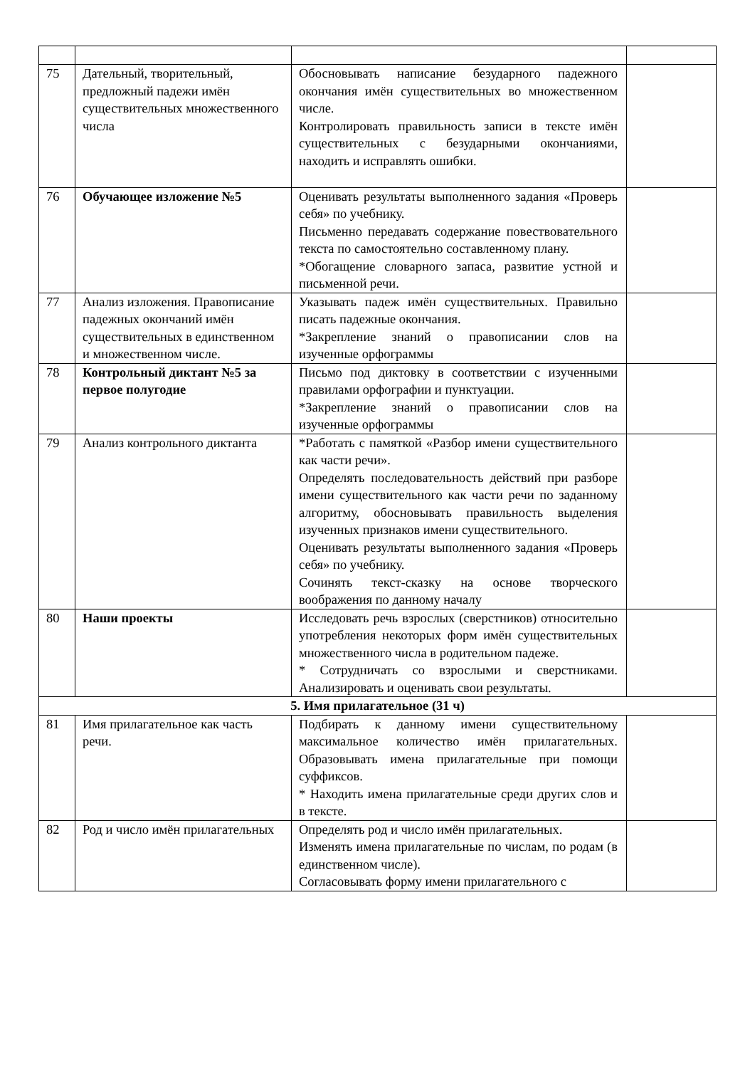| 75 | Дательный, творительный, предложный падежи имён существительных множественного числа | Обосновывать написание безударного падежного окончания имён существительных во множественном числе. Контролировать правильность записи в тексте имён существительных с безударными окончаниями, находить и исправлять ошибки. | |
| 76 | Обучающее изложение №5 | Оценивать результаты выполненного задания «Проверь себя» по учебнику. Письменно передавать содержание повествовательного текста по самостоятельно составленному плану. *Обогащение словарного запаса, развитие устной и письменной речи. | |
| 77 | Анализ изложения. Правописание падежных окончаний имён существительных в единственном и множественном числе. | Указывать падеж имён существительных. Правильно писать падежные окончания. *Закрепление знаний о правописании слов на изученные орфограммы | |
| 78 | Контрольный диктант №5 за первое полугодие | Письмо под диктовку в соответствии с изученными правилами орфографии и пунктуации. *Закрепление знаний о правописании слов на изученные орфограммы | |
| 79 | Анализ контрольного диктанта | *Работать с памяткой «Разбор имени существительного как части речи». Определять последовательность действий при разборе имени существительного как части речи по заданному алгоритму, обосновывать правильность выделения изученных признаков имени существительного. Оценивать результаты выполненного задания «Проверь себя» по учебнику. Сочинять текст-сказку на основе творческого воображения по данному началу | |
| 80 | Наши проекты | Исследовать речь взрослых (сверстников) относительно употребления некоторых форм имён существительных множественного числа в родительном падеже. * Сотрудничать со взрослыми и сверстниками. Анализировать и оценивать свои результаты. | |
| 5. Имя прилагательное (31 ч) | | | |
| 81 | Имя прилагательное как часть речи. | Подбирать к данному имени существительному максимальное количество имён прилагательных. Образовывать имена прилагательные при помощи суффиксов. * Находить имена прилагательные среди других слов и в тексте. | |
| 82 | Род и число имён прилагательных | Определять род и число имён прилагательных. Изменять имена прилагательные по числам, по родам (в единственном числе). Согласовывать форму имени прилагательного с | |